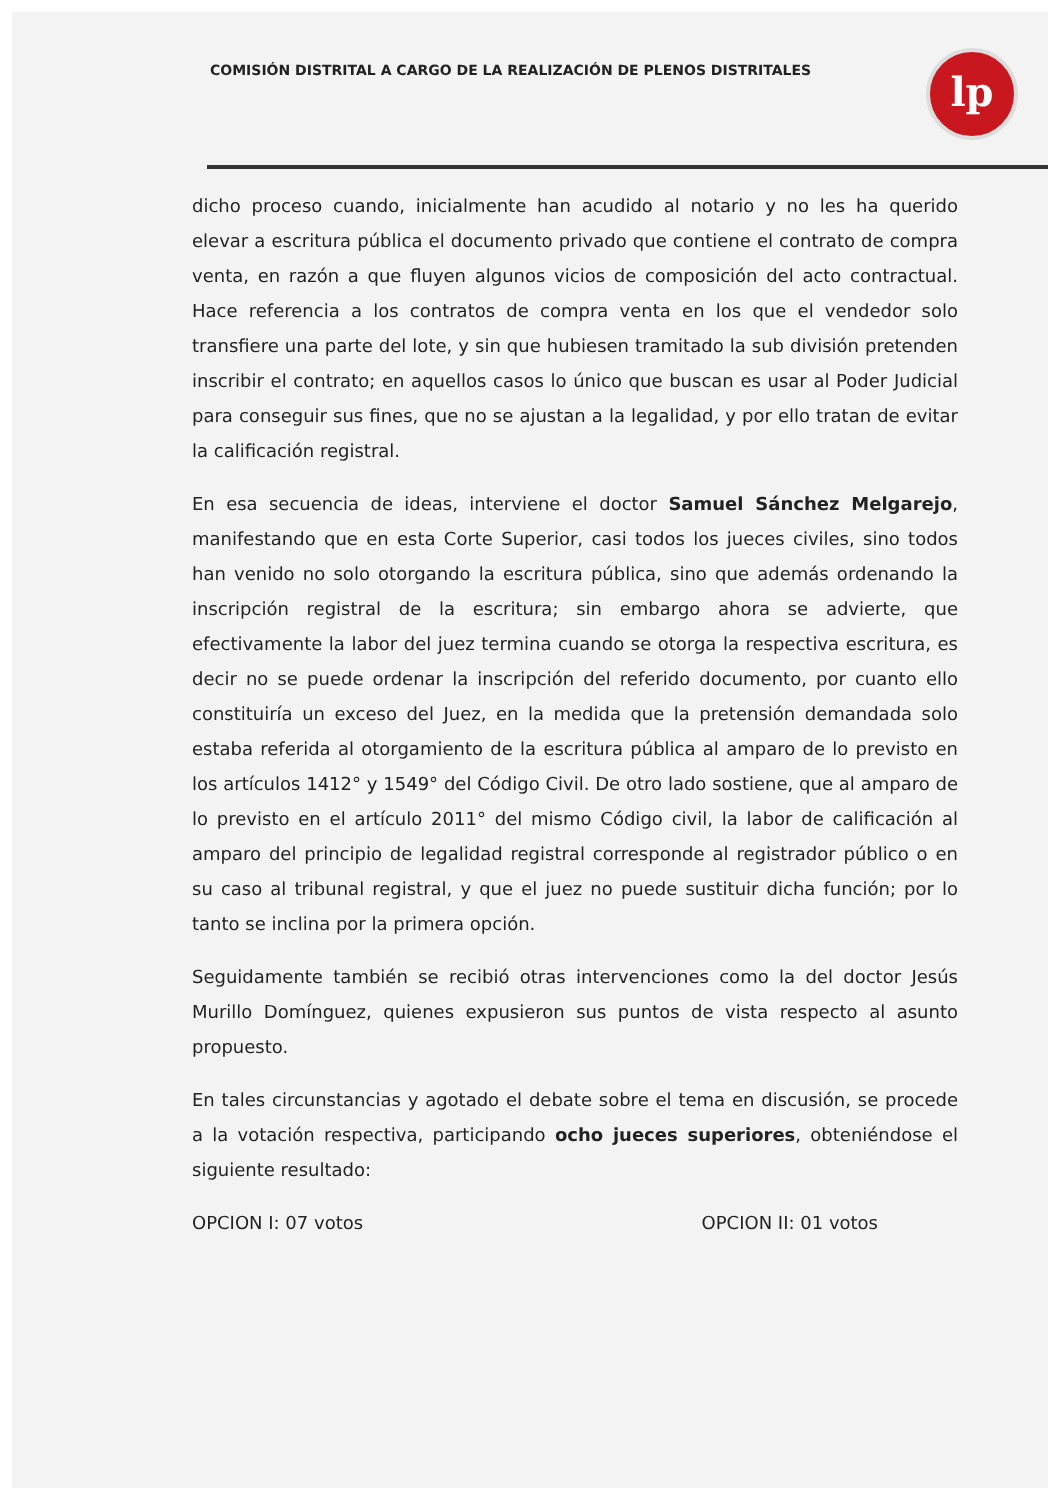COMISIÓN DISTRITAL A CARGO DE LA REALIZACIÓN DE PLENOS DISTRITALES
lp
dicho proceso cuando, inicialmente han acudido al notario y no les ha querido elevar a escritura pública el documento privado que contiene el contrato de compra venta, en razón a que fluyen algunos vicios de composición del acto contractual. Hace referencia a los contratos de compra venta en los que el vendedor solo transfiere una parte del lote, y sin que hubiesen tramitado la sub división pretenden inscribir el contrato; en aquellos casos lo único que buscan es usar al Poder Judicial para conseguir sus fines, que no se ajustan a la legalidad, y por ello tratan de evitar la calificación registral.
En esa secuencia de ideas, interviene el doctor Samuel Sánchez Melgarejo, manifestando que en esta Corte Superior, casi todos los jueces civiles, sino todos han venido no solo otorgando la escritura pública, sino que además ordenando la inscripción registral de la escritura; sin embargo ahora se advierte, que efectivamente la labor del juez termina cuando se otorga la respectiva escritura, es decir no se puede ordenar la inscripción del referido documento, por cuanto ello constituiría un exceso del Juez, en la medida que la pretensión demandada solo estaba referida al otorgamiento de la escritura pública al amparo de lo previsto en los artículos 1412° y 1549° del Código Civil. De otro lado sostiene, que al amparo de lo previsto en el artículo 2011° del mismo Código civil, la labor de calificación al amparo del principio de legalidad registral corresponde al registrador público o en su caso al tribunal registral, y que el juez no puede sustituir dicha función; por lo tanto se inclina por la primera opción.
Seguidamente también se recibió otras intervenciones como la del doctor Jesús Murillo Domínguez, quienes expusieron sus puntos de vista respecto al asunto propuesto.
En tales circunstancias y agotado el debate sobre el tema en discusión, se procede a la votación respectiva, participando ocho jueces superiores, obteniéndose el siguiente resultado:
OPCION I: 07 votos OPCION II: 01 votos